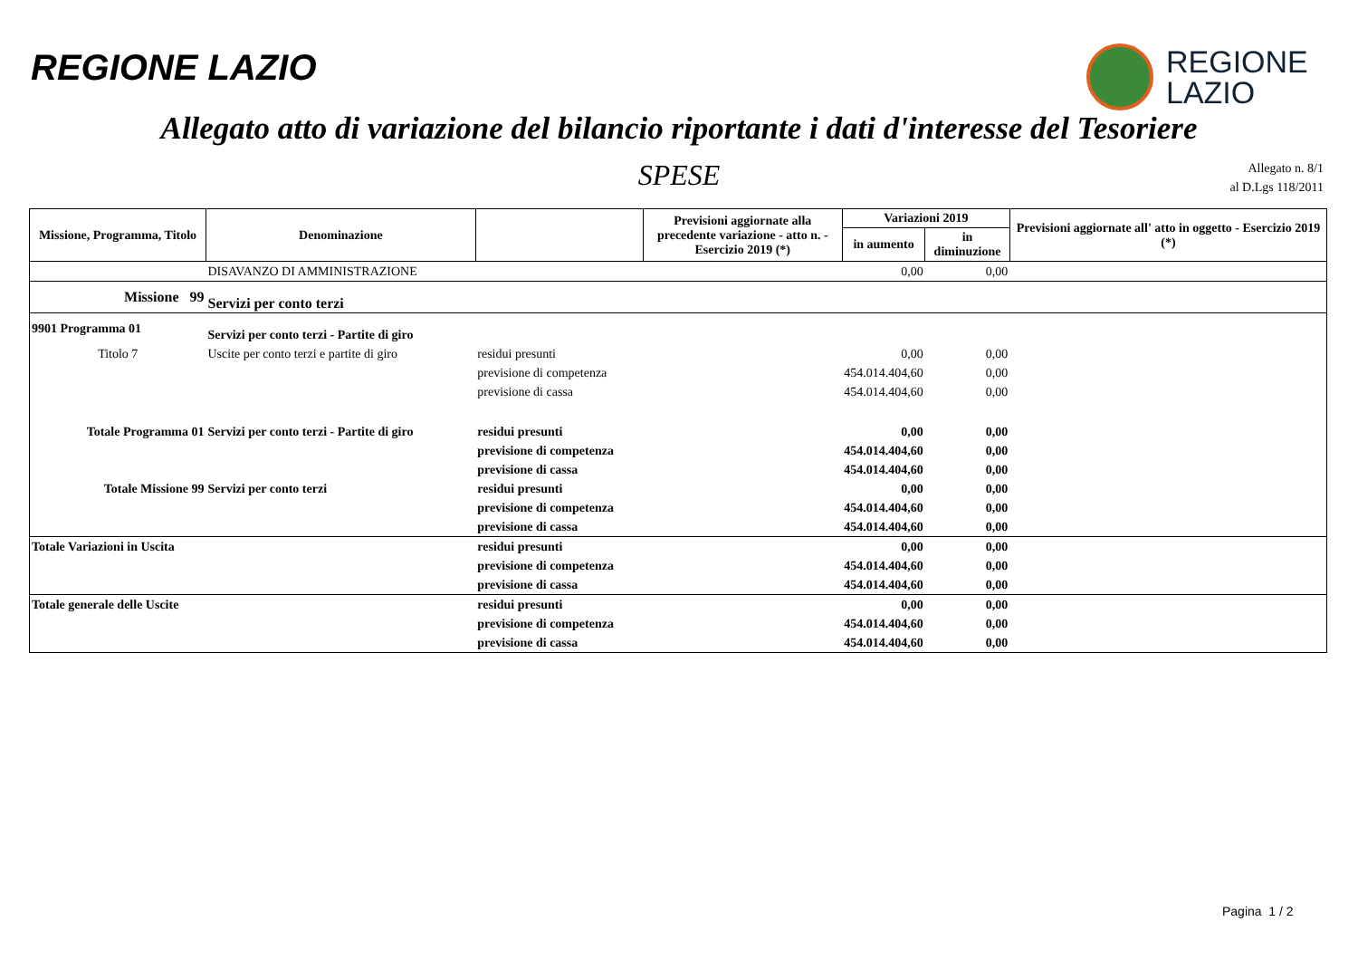REGIONE LAZIO
REGIONE
LAZIO
Allegato atto di variazione del bilancio riportante i dati d'interesse del Tesoriere
SPESE
Allegato n. 8/1
al D.Lgs 118/2011
| Missione, Programma, Titolo | Denominazione | | Previsioni aggiornate alla precedente variazione - atto n. - Esercizio 2019 (*) | Variazioni 2019 | | Previsioni aggiornate all' atto in oggetto - Esercizio 2019 (*) |
| --- | --- | --- | --- | --- | --- | --- |
| | | | | in aumento | in diminuzione | |
| | DISAVANZO DI AMMINISTRAZIONE | | | 0,00 | 0,00 | |
| Missione 99 | Servizi per conto terzi | | | | | |
| 9901 Programma 01 | Servizi per conto terzi - Partite di giro | | | | | |
| Titolo 7 | Uscite per conto terzi e partite di giro | residui presunti | | 0,00 | 0,00 | |
| | | previsione di competenza | | 454.014.404,60 | 0,00 | |
| | | previsione di cassa | | 454.014.404,60 | 0,00 | |
| Totale Programma 01 | Servizi per conto terzi - Partite di giro | residui presunti | | 0,00 | 0,00 | |
| | | previsione di competenza | | 454.014.404,60 | 0,00 | |
| | | previsione di cassa | | 454.014.404,60 | 0,00 | |
| Totale Missione 99 | Servizi per conto terzi | residui presunti | | 0,00 | 0,00 | |
| | | previsione di competenza | | 454.014.404,60 | 0,00 | |
| | | previsione di cassa | | 454.014.404,60 | 0,00 | |
| Totale Variazioni in Uscita | | residui presunti | | 0,00 | 0,00 | |
| | | previsione di competenza | | 454.014.404,60 | 0,00 | |
| | | previsione di cassa | | 454.014.404,60 | 0,00 | |
| Totale generale delle Uscite | | residui presunti | | 0,00 | 0,00 | |
| | | previsione di competenza | | 454.014.404,60 | 0,00 | |
| | | previsione di cassa | | 454.014.404,60 | 0,00 | |
Pagina 1 / 2